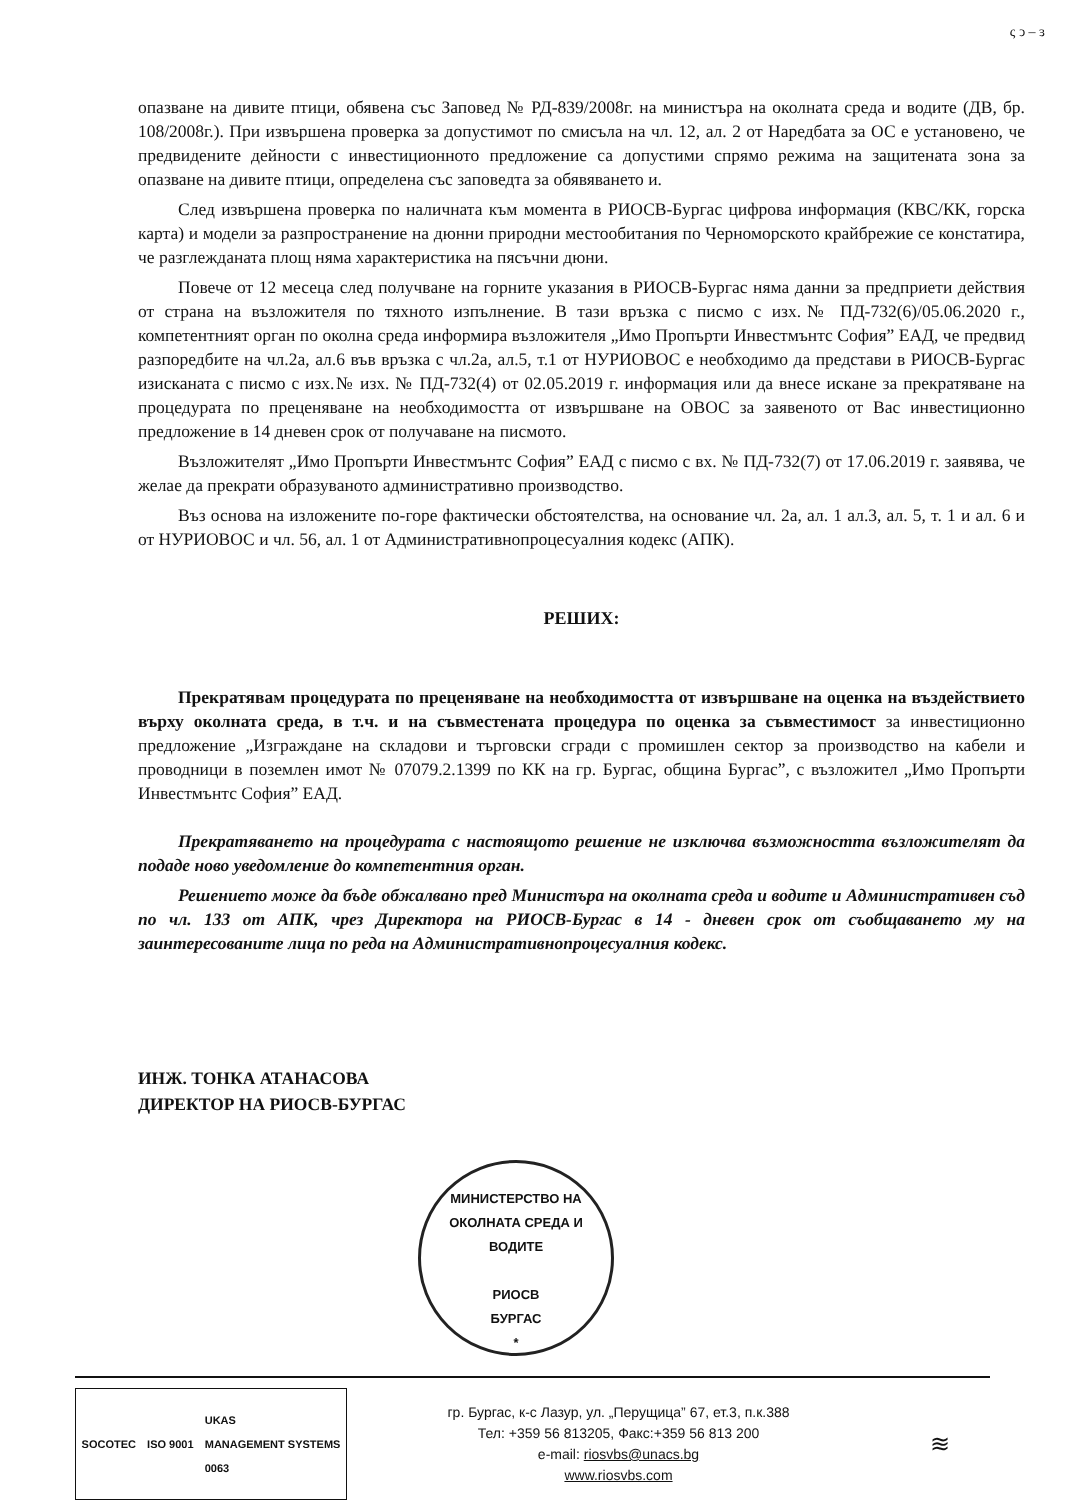ς ͻ – ɜ
опазване на дивите птици, обявена със Заповед № РД-839/2008г. на министъра на околната среда и водите (ДВ, бр. 108/2008г.). При извършена проверка за допустимот по смисъла на чл. 12, ал. 2 от Наредбата за ОС е установено, че предвидените дейности с инвестиционното предложение са допустими спрямо режима на защитената зона за опазване на дивите птици, определена със заповедта за обявяването и.
След извършена проверка по наличната към момента в РИОСВ-Бургас цифрова информация (КВС/КК, горска карта) и модели за разпространение на дюнни природни местообитания по Черноморското крайбрежие се констатира, че разглежданата площ няма характеристика на пясъчни дюни.
Повече от 12 месеца след получване на горните указания в РИОСВ-Бургас няма данни за предприети действия от страна на възложителя по тяхното изпълнение. В тази връзка с писмо с изх.№ ПД-732(6)/05.06.2020 г., компетентният орган по околна среда информира възложителя „Имо Пропърти Инвестмънтс София” ЕАД, че предвид разпоредбите на чл.2а, ал.6 във връзка с чл.2а, ал.5, т.1 от НУРИОВОС е необходимо да представи в РИОСВ-Бургас изисканата с писмо с изх.№ изх. № ПД-732(4) от 02.05.2019 г. информация или да внесе искане за прекратяване на процедурата по преценяване на необходимостта от извършване на ОВОС за заявеното от Вас инвестиционно предложение в 14 дневен срок от получаване на писмото.
Възложителят „Имо Пропърти Инвестмънтс София” ЕАД с писмо с вх. № ПД-732(7) от 17.06.2019 г. заявява, че желае да прекрати образуваното административно производство.
Въз основа на изложените по-горе фактически обстоятелства, на основание чл. 2а, ал. 1 ал.3, ал. 5, т. 1 и ал. 6 и от НУРИОВОС и чл. 56, ал. 1 от Административнопроцесуалния кодекс (АПК).
РЕШИХ:
Прекратявам процедурата по преценяване на необходимостта от извършване на оценка на въздействието върху околната среда, в т.ч. и на съвместената процедура по оценка за съвместимост за инвестиционно предложение „Изграждане на складови и търговски сгради с промишлен сектор за производство на кабели и проводници в поземлен имот № 07079.2.1399 по КК на гр. Бургас, община Бургас”, с възложител „Имо Пропърти Инвестмънтс София” ЕАД.
Прекратяването на процедурата с настоящото решение не изключва възможността възложителят да подаде ново уведомление до компетентния орган.
Решението може да бъде обжалвано пред Министъра на околната среда и водите и Административен съд по чл. 133 от АПК, чрез Директора на РИОСВ-Бургас в 14 - дневен срок от съобщаването му на заинтересованите лица по реда на Административнопроцесуалния кодекс.
ИНЖ. ТОНКА АТАНАСОВА
ДИРЕКТОР НА РИОСВ-БУРГАС
МИНИСТЕРСТВО НА ОКОЛНАТА СРЕДА И ВОДИТЕ
РИОСВ
БУРГАС
*
SOCOTEC ISO 9001 UKAS
MANAGEMENT SYSTEMS
0063
гр. Бургас, к-с Лазур, ул. „Перущица” 67, ет.3, п.к.388
Тел: +359 56 813205, Факс:+359 56 813 200
e-mail: riosvbs@unacs.bg
www.riosvbs.com
≋